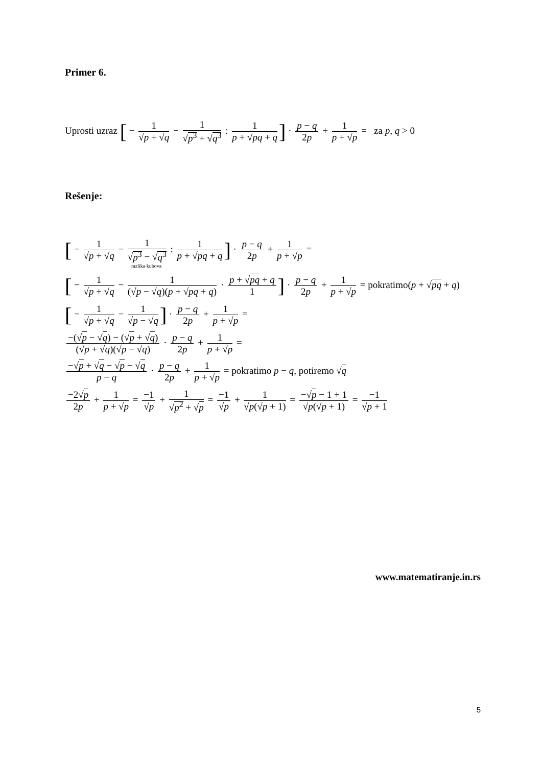Primer 6.
Uprosti uzraz [ − 1 √p + √q − 1 √p<sup>3</sup> + √q<sup>3</sup> : 1 p + √pq + q] · p − q 2p + 1 p + √p = za p, q > 0
Rešenje:
[ − 1 √p + √q − 1 √p<sup>3</sup> − √q<sup>3</sup> : 1 p + √pq + q] · p − q 2p + 1 p + √p =
razlika kubova
[ − 1 √p + √q − 1 (√p − √q)(p + √pq + q) · p + √pq + q 1] · p − q 2p + 1 p + √p = pokratimo(p + √pq + q)
[ − 1 √p + √q − 1 √p − √q] · p − q 2p + 1 p + √p =
−(√p − √q) − (√p + √q) (√p + √q)(√p − √q) · p − q 2p + 1 p + √p =
−√p + √q − √p − √q p − q · p − q 2p + 1 p + √p = pokratimo p − q, potiremo √q
−2√p 2p + 1 p + √p = −1 √p + 1 √p<sup>2</sup> + √p = −1 √p + 1 √p(√p + 1) = −√p − 1 + 1 √p(√p + 1) = −1 √p + 1
www.matematiranje.in.rs
5